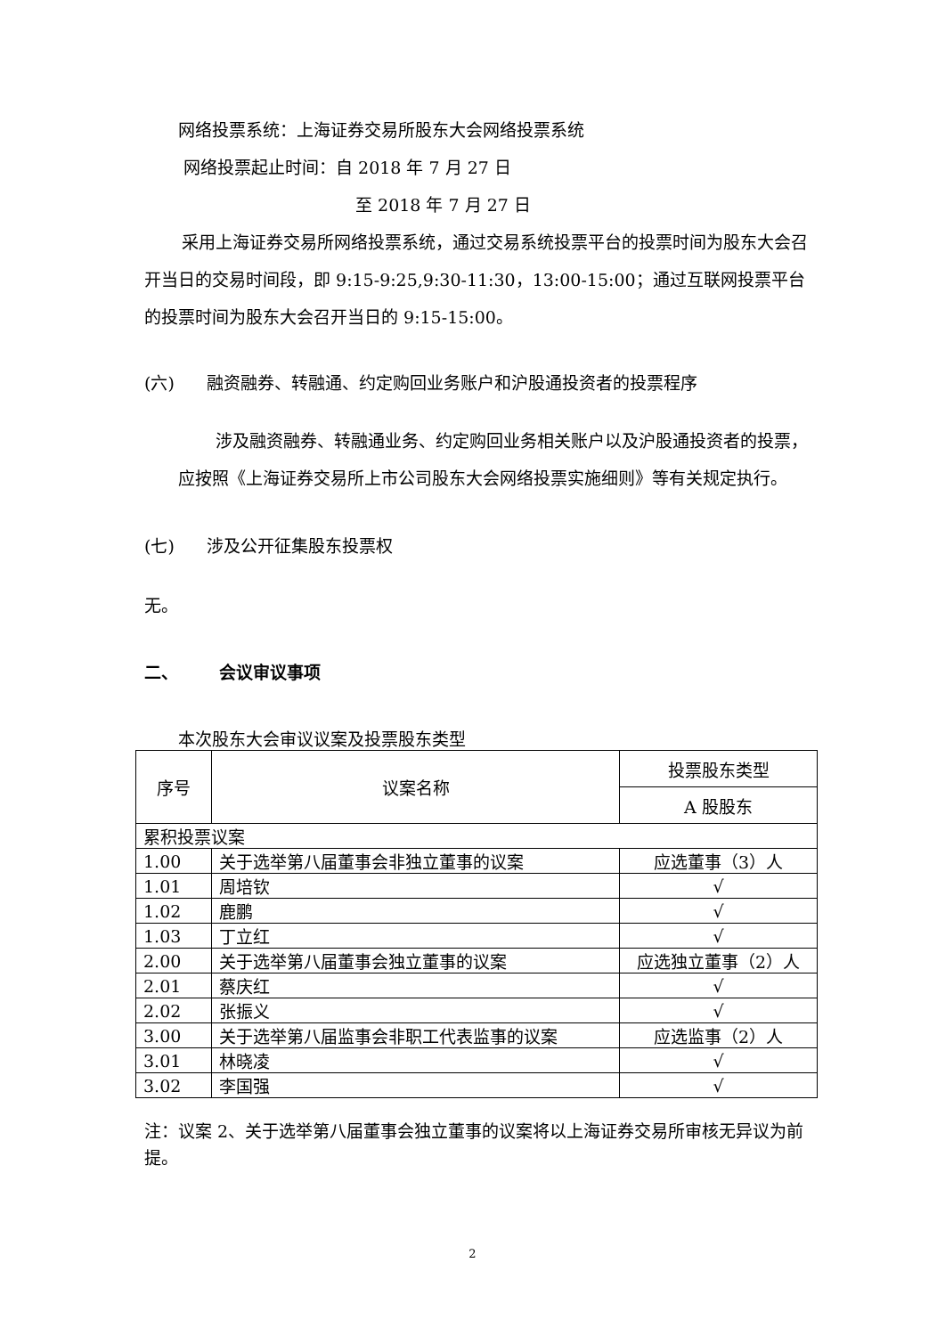网络投票系统：上海证券交易所股东大会网络投票系统
网络投票起止时间：自 2018 年 7 月 27 日
至 2018 年 7 月 27 日
采用上海证券交易所网络投票系统，通过交易系统投票平台的投票时间为股东大会召开当日的交易时间段，即 9:15-9:25,9:30-11:30，13:00-15:00；通过互联网投票平台的投票时间为股东大会召开当日的 9:15-15:00。
(六) 融资融券、转融通、约定购回业务账户和沪股通投资者的投票程序
涉及融资融券、转融通业务、约定购回业务相关账户以及沪股通投资者的投票，应按照《上海证券交易所上市公司股东大会网络投票实施细则》等有关规定执行。
(七) 涉及公开征集股东投票权
无。
二、 会议审议事项
本次股东大会审议议案及投票股东类型
| 序号 | 议案名称 | 投票股东类型 |
| --- | --- | --- |
| | | A 股股东 |
| 累积投票议案 | | |
| 1.00 | 关于选举第八届董事会非独立董事的议案 | 应选董事（3）人 |
| 1.01 | 周培钦 | √ |
| 1.02 | 鹿鹏 | √ |
| 1.03 | 丁立红 | √ |
| 2.00 | 关于选举第八届董事会独立董事的议案 | 应选独立董事（2）人 |
| 2.01 | 蔡庆红 | √ |
| 2.02 | 张振义 | √ |
| 3.00 | 关于选举第八届监事会非职工代表监事的议案 | 应选监事（2）人 |
| 3.01 | 林晓凌 | √ |
| 3.02 | 李国强 | √ |
注：议案 2、关于选举第八届董事会独立董事的议案将以上海证券交易所审核无异议为前提。
2